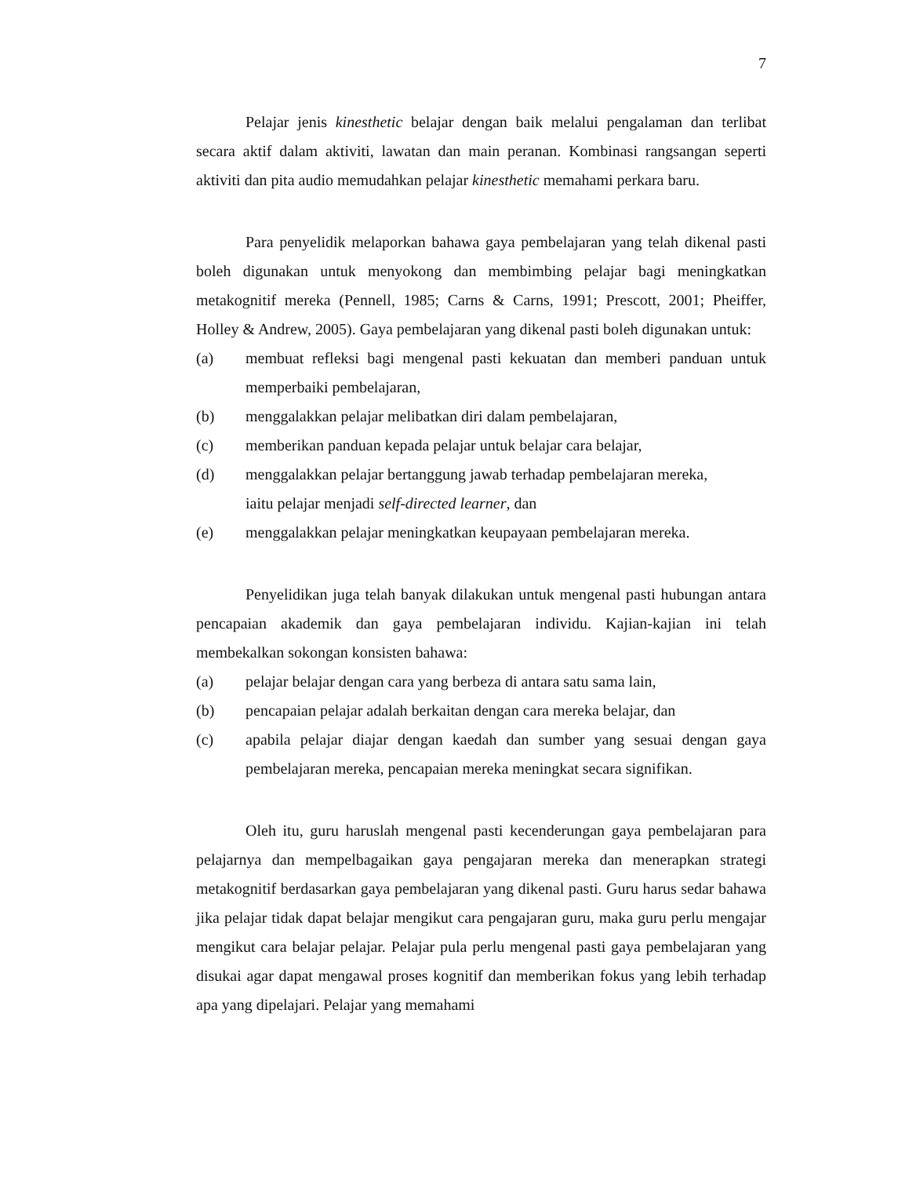7
Pelajar jenis kinesthetic belajar dengan baik melalui pengalaman dan terlibat secara aktif dalam aktiviti, lawatan dan main peranan. Kombinasi rangsangan seperti aktiviti dan pita audio memudahkan pelajar kinesthetic memahami perkara baru.
Para penyelidik melaporkan bahawa gaya pembelajaran yang telah dikenal pasti boleh digunakan untuk menyokong dan membimbing pelajar bagi meningkatkan metakognitif mereka (Pennell, 1985; Carns & Carns, 1991; Prescott, 2001; Pheiffer, Holley & Andrew, 2005). Gaya pembelajaran yang dikenal pasti boleh digunakan untuk:
(a) membuat refleksi bagi mengenal pasti kekuatan dan memberi panduan untuk memperbaiki pembelajaran,
(b) menggalakkan pelajar melibatkan diri dalam pembelajaran,
(c) memberikan panduan kepada pelajar untuk belajar cara belajar,
(d) menggalakkan pelajar bertanggung jawab terhadap pembelajaran mereka,
iaitu pelajar menjadi self-directed learner, dan
(e) menggalakkan pelajar meningkatkan keupayaan pembelajaran mereka.
Penyelidikan juga telah banyak dilakukan untuk mengenal pasti hubungan antara pencapaian akademik dan gaya pembelajaran individu. Kajian-kajian ini telah membekalkan sokongan konsisten bahawa:
(a) pelajar belajar dengan cara yang berbeza di antara satu sama lain,
(b) pencapaian pelajar adalah berkaitan dengan cara mereka belajar, dan
(c) apabila pelajar diajar dengan kaedah dan sumber yang sesuai dengan gaya pembelajaran mereka, pencapaian mereka meningkat secara signifikan.
Oleh itu, guru haruslah mengenal pasti kecenderungan gaya pembelajaran para pelajarnya dan mempelbagaikan gaya pengajaran mereka dan menerapkan strategi metakognitif berdasarkan gaya pembelajaran yang dikenal pasti. Guru harus sedar bahawa jika pelajar tidak dapat belajar mengikut cara pengajaran guru, maka guru perlu mengajar mengikut cara belajar pelajar. Pelajar pula perlu mengenal pasti gaya pembelajaran yang disukai agar dapat mengawal proses kognitif dan memberikan fokus yang lebih terhadap apa yang dipelajari. Pelajar yang memahami